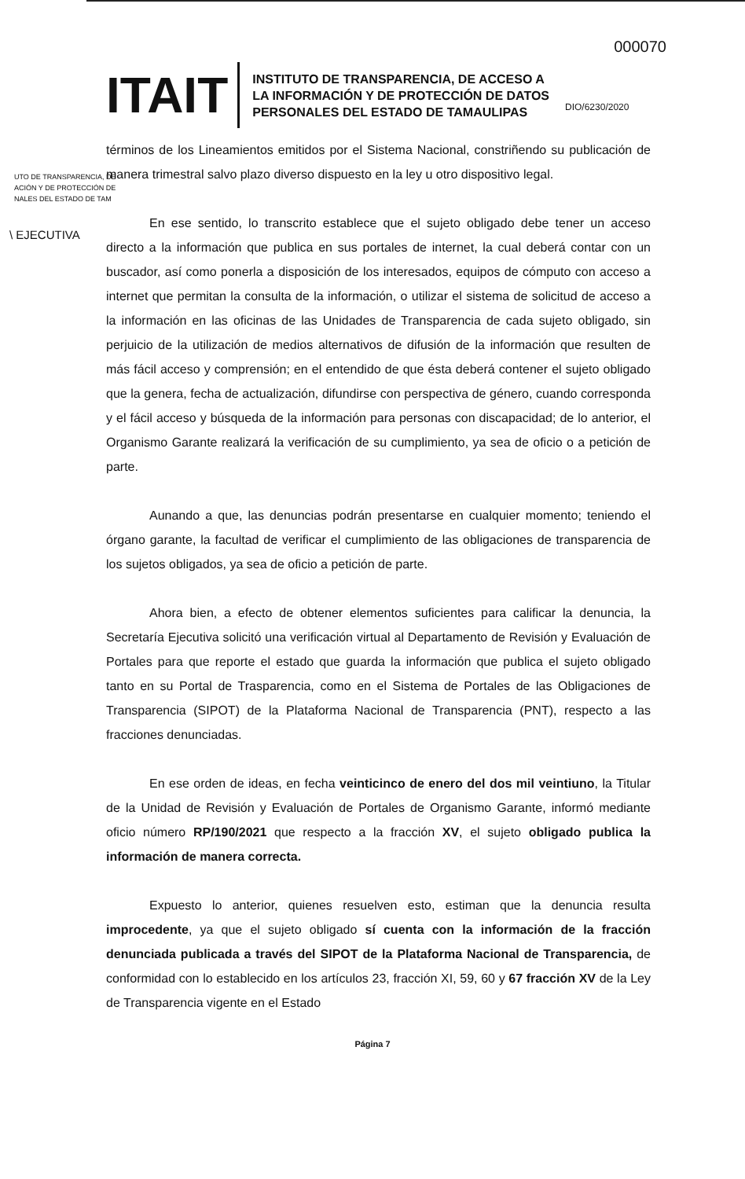000070
ITAIT
INSTITUTO DE TRANSPARENCIA, DE ACCESO A
LA INFORMACIÓN Y DE PROTECCIÓN DE DATOS
PERSONALES DEL ESTADO DE TAMAULIPAS
DIO/6230/2020
UTO DE TRANSPARENCIA, DE
ACIÓN Y DE PROTECCIÓN DE
NALES DEL ESTADO DE TAM
\ EJECUTIVA
términos de los Lineamientos emitidos por el Sistema Nacional, constriñendo su publicación de manera trimestral salvo plazo diverso dispuesto en la ley u otro dispositivo legal.
En ese sentido, lo transcrito establece que el sujeto obligado debe tener un acceso directo a la información que publica en sus portales de internet, la cual deberá contar con un buscador, así como ponerla a disposición de los interesados, equipos de cómputo con acceso a internet que permitan la consulta de la información, o utilizar el sistema de solicitud de acceso a la información en las oficinas de las Unidades de Transparencia de cada sujeto obligado, sin perjuicio de la utilización de medios alternativos de difusión de la información que resulten de más fácil acceso y comprensión; en el entendido de que ésta deberá contener el sujeto obligado que la genera, fecha de actualización, difundirse con perspectiva de género, cuando corresponda y el fácil acceso y búsqueda de la información para personas con discapacidad; de lo anterior, el Organismo Garante realizará la verificación de su cumplimiento, ya sea de oficio o a petición de parte.
Aunando a que, las denuncias podrán presentarse en cualquier momento; teniendo el órgano garante, la facultad de verificar el cumplimiento de las obligaciones de transparencia de los sujetos obligados, ya sea de oficio a petición de parte.
Ahora bien, a efecto de obtener elementos suficientes para calificar la denuncia, la Secretaría Ejecutiva solicitó una verificación virtual al Departamento de Revisión y Evaluación de Portales para que reporte el estado que guarda la información que publica el sujeto obligado tanto en su Portal de Trasparencia, como en el Sistema de Portales de las Obligaciones de Transparencia (SIPOT) de la Plataforma Nacional de Transparencia (PNT), respecto a las fracciones denunciadas.
En ese orden de ideas, en fecha veinticinco de enero del dos mil veintiuno, la Titular de la Unidad de Revisión y Evaluación de Portales de Organismo Garante, informó mediante oficio número RP/190/2021 que respecto a la fracción XV, el sujeto obligado publica la información de manera correcta.
Expuesto lo anterior, quienes resuelven esto, estiman que la denuncia resulta improcedente, ya que el sujeto obligado sí cuenta con la información de la fracción denunciada publicada a través del SIPOT de la Plataforma Nacional de Transparencia, de conformidad con lo establecido en los artículos 23, fracción XI, 59, 60 y 67 fracción XV de la Ley de Transparencia vigente en el Estado
Página 7